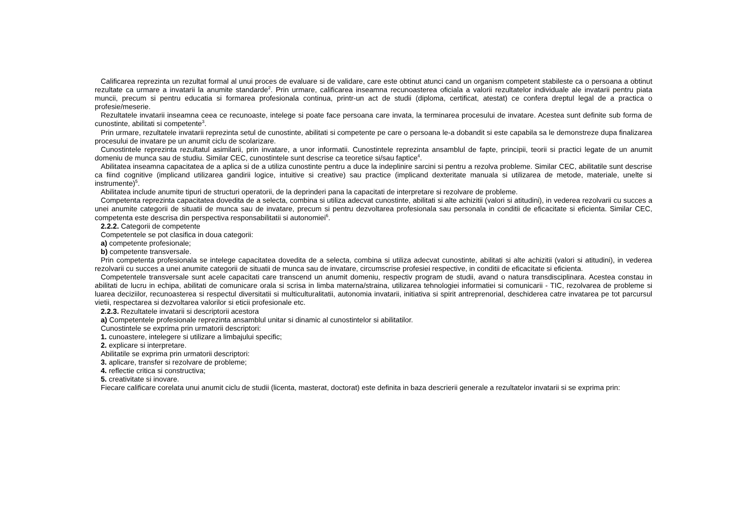Calificarea reprezinta un rezultat formal al unui proces de evaluare si de validare, care este obtinut atunci cand un organism competent stabileste ca o persoana a obtinut rezultate ca urmare a invatarii la anumite standarde<sup>2</sup>. Prin urmare, calificarea inseamna recunoasterea oficiala a valorii rezultatelor individuale ale invatarii pentru piata muncii, precum si pentru educatia si formarea profesionala continua, printr-un act de studii (diploma, certificat, atestat) ce confera dreptul legal de a practica o profesie/meserie.
Rezultatele invatarii inseamna ceea ce recunoaste, intelege si poate face persoana care invata, la terminarea procesului de invatare. Acestea sunt definite sub forma de cunostinte, abilitati si competente<sup>3</sup>.
Prin urmare, rezultatele invatarii reprezinta setul de cunostinte, abilitati si competente pe care o persoana le-a dobandit si este capabila sa le demonstreze dupa finalizarea procesului de invatare pe un anumit ciclu de scolarizare.
Cunostintele reprezinta rezultatul asimilarii, prin invatare, a unor informatii. Cunostintele reprezinta ansamblul de fapte, principii, teorii si practici legate de un anumit domeniu de munca sau de studiu. Similar CEC, cunostintele sunt descrise ca teoretice si/sau faptice<sup>4</sup>.
Abilitatea inseamna capacitatea de a aplica si de a utiliza cunostinte pentru a duce la indeplinire sarcini si pentru a rezolva probleme. Similar CEC, abilitatile sunt descrise ca fiind cognitive (implicand utilizarea gandirii logice, intuitive si creative) sau practice (implicand dexteritate manuala si utilizarea de metode, materiale, unelte si instrumente)<sup>5</sup>.
Abilitatea include anumite tipuri de structuri operatorii, de la deprinderi pana la capacitati de interpretare si rezolvare de probleme.
Competenta reprezinta capacitatea dovedita de a selecta, combina si utiliza adecvat cunostinte, abilitati si alte achizitii (valori si atitudini), in vederea rezolvarii cu succes a unei anumite categorii de situatii de munca sau de invatare, precum si pentru dezvoltarea profesionala sau personala in conditii de eficacitate si eficienta. Similar CEC, competenta este descrisa din perspectiva responsabilitatii si autonomiei<sup>6</sup>.
2.2.2. Categorii de competente
Competentele se pot clasifica in doua categorii:
a) competente profesionale;
b) competente transversale.
Prin competenta profesionala se intelege capacitatea dovedita de a selecta, combina si utiliza adecvat cunostinte, abilitati si alte achizitii (valori si atitudini), in vederea rezolvarii cu succes a unei anumite categorii de situatii de munca sau de invatare, circumscrise profesiei respective, in conditii de eficacitate si eficienta.
Competentele transversale sunt acele capacitati care transcend un anumit domeniu, respectiv program de studii, avand o natura transdisciplinara. Acestea constau in abilitati de lucru in echipa, abilitati de comunicare orala si scrisa in limba materna/straina, utilizarea tehnologiei informatiei si comunicarii - TIC, rezolvarea de probleme si luarea deciziilor, recunoasterea si respectul diversitatii si multiculturalitatii, autonomia invatarii, initiativa si spirit antreprenorial, deschiderea catre invatarea pe tot parcursul vietii, respectarea si dezvoltarea valorilor si eticii profesionale etc.
2.2.3. Rezultatele invatarii si descriptorii acestora
a) Competentele profesionale reprezinta ansamblul unitar si dinamic al cunostintelor si abilitatilor.
Cunostintele se exprima prin urmatorii descriptori:
1. cunoastere, intelegere si utilizare a limbajului specific;
2. explicare si interpretare.
Abilitatile se exprima prin urmatorii descriptori:
3. aplicare, transfer si rezolvare de probleme;
4. reflectie critica si constructiva;
5. creativitate si inovare.
Fiecare calificare corelata unui anumit ciclu de studii (licenta, masterat, doctorat) este definita in baza descrierii generale a rezultatelor invatarii si se exprima prin: